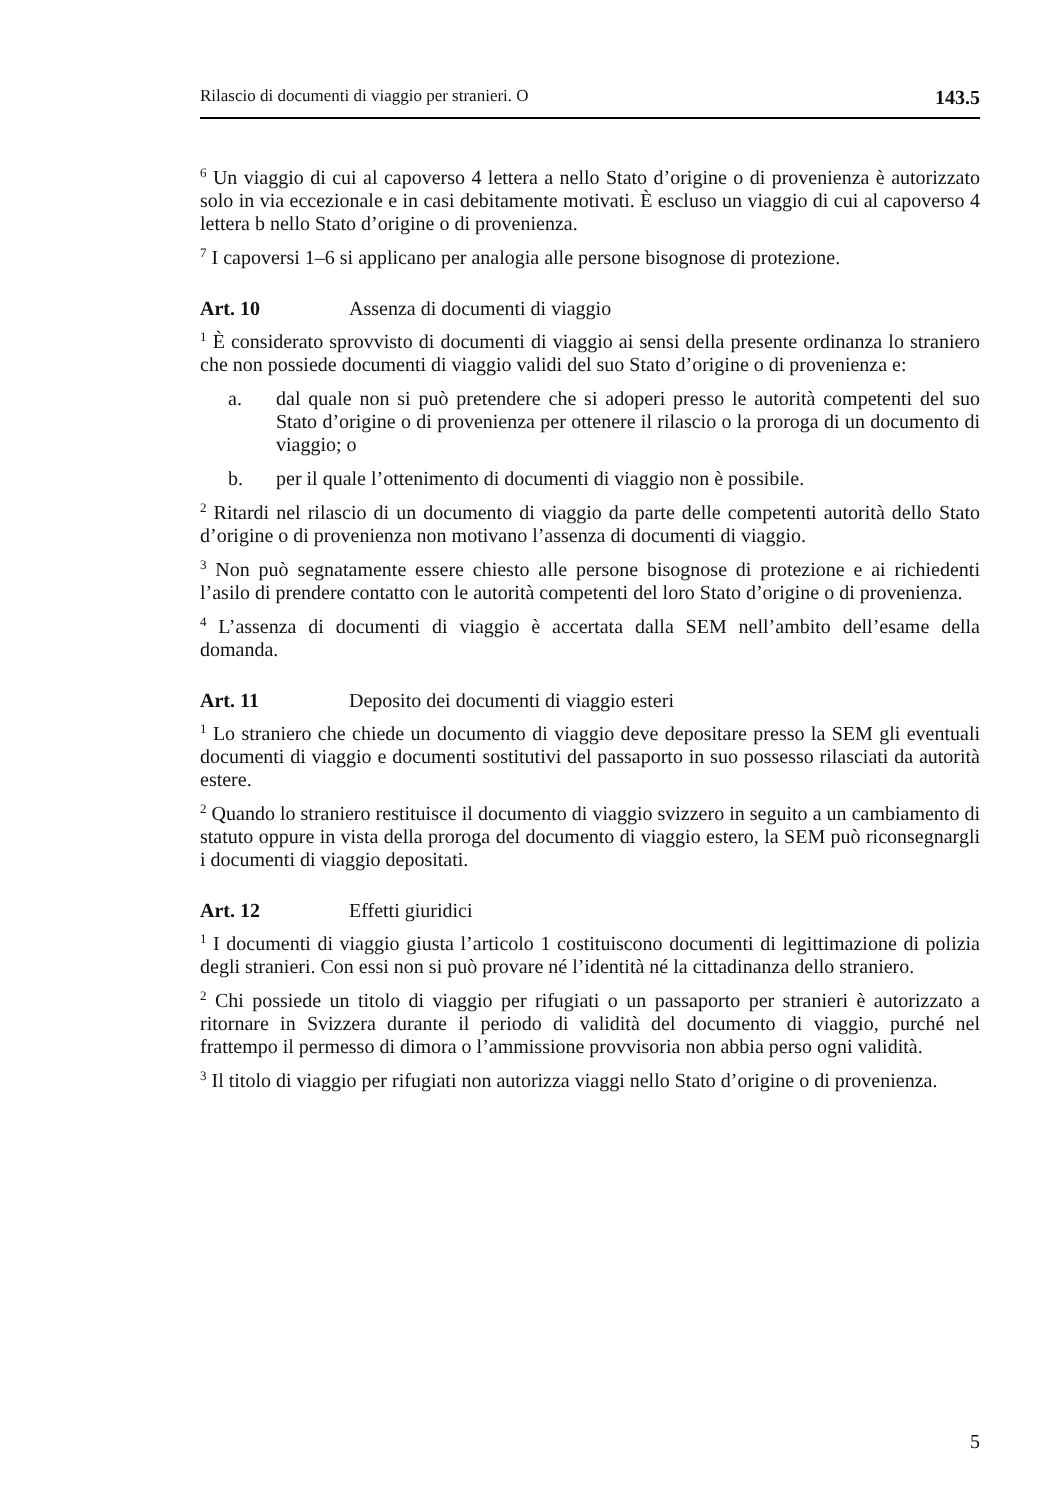Rilascio di documenti di viaggio per stranieri. O 143.5
<sup>6</sup> Un viaggio di cui al capoverso 4 lettera a nello Stato d’origine o di provenienza è autorizzato solo in via eccezionale e in casi debitamente motivati. È escluso un viaggio di cui al capoverso 4 lettera b nello Stato d’origine o di provenienza.
<sup>7</sup> I capoversi 1–6 si applicano per analogia alle persone bisognose di protezione.
Art. 10 Assenza di documenti di viaggio
<sup>1</sup> È considerato sprovvisto di documenti di viaggio ai sensi della presente ordinanza lo straniero che non possiede documenti di viaggio validi del suo Stato d’origine o di provenienza e:
a. dal quale non si può pretendere che si adoperi presso le autorità competenti del suo Stato d’origine o di provenienza per ottenere il rilascio o la proroga di un documento di viaggio; o
b. per il quale l’ottenimento di documenti di viaggio non è possibile.
<sup>2</sup> Ritardi nel rilascio di un documento di viaggio da parte delle competenti autorità dello Stato d’origine o di provenienza non motivano l’assenza di documenti di viaggio.
<sup>3</sup> Non può segnatamente essere chiesto alle persone bisognose di protezione e ai richiedenti l’asilo di prendere contatto con le autorità competenti del loro Stato d’origine o di provenienza.
<sup>4</sup> L’assenza di documenti di viaggio è accertata dalla SEM nell’ambito dell’esame della domanda.
Art. 11 Deposito dei documenti di viaggio esteri
<sup>1</sup> Lo straniero che chiede un documento di viaggio deve depositare presso la SEM gli eventuali documenti di viaggio e documenti sostitutivi del passaporto in suo possesso rilasciati da autorità estere.
<sup>2</sup> Quando lo straniero restituisce il documento di viaggio svizzero in seguito a un cambiamento di statuto oppure in vista della proroga del documento di viaggio estero, la SEM può riconsegnargli i documenti di viaggio depositati.
Art. 12 Effetti giuridici
<sup>1</sup> I documenti di viaggio giusta l’articolo 1 costituiscono documenti di legittimazione di polizia degli stranieri. Con essi non si può provare né l’identità né la cittadinanza dello straniero.
<sup>2</sup> Chi possiede un titolo di viaggio per rifugiati o un passaporto per stranieri è autorizzato a ritornare in Svizzera durante il periodo di validità del documento di viaggio, purché nel frattempo il permesso di dimora o l’ammissione provvisoria non abbia perso ogni validità.
<sup>3</sup> Il titolo di viaggio per rifugiati non autorizza viaggi nello Stato d’origine o di provenienza.
5